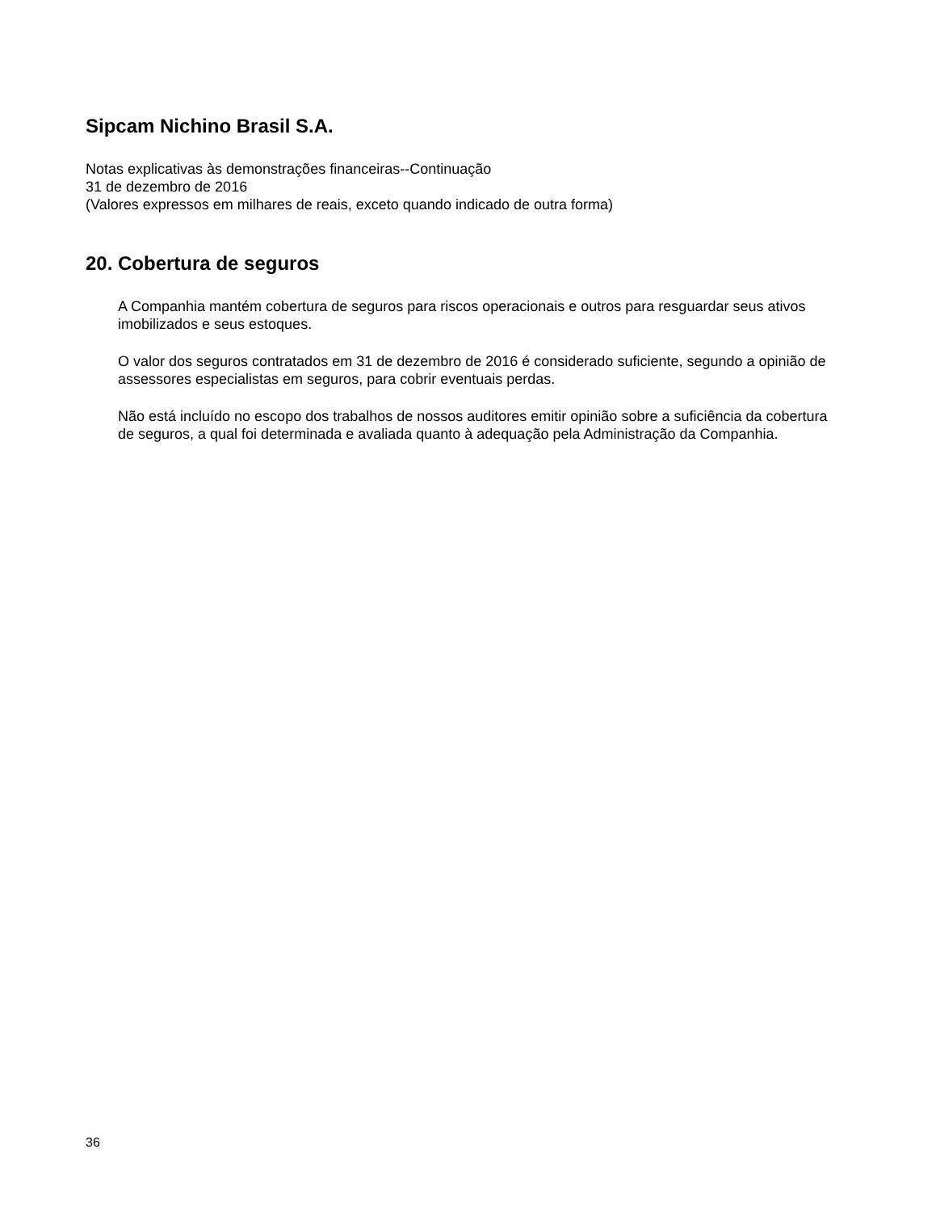Sipcam Nichino Brasil S.A.
Notas explicativas às demonstrações financeiras--Continuação
31 de dezembro de 2016
(Valores expressos em milhares de reais, exceto quando indicado de outra forma)
20. Cobertura de seguros
A Companhia mantém cobertura de seguros para riscos operacionais e outros para resguardar seus ativos imobilizados e seus estoques.
O valor dos seguros contratados em 31 de dezembro de 2016 é considerado suficiente, segundo a opinião de assessores especialistas em seguros, para cobrir eventuais perdas.
Não está incluído no escopo dos trabalhos de nossos auditores emitir opinião sobre a suficiência da cobertura de seguros, a qual foi determinada e avaliada quanto à adequação pela Administração da Companhia.
36